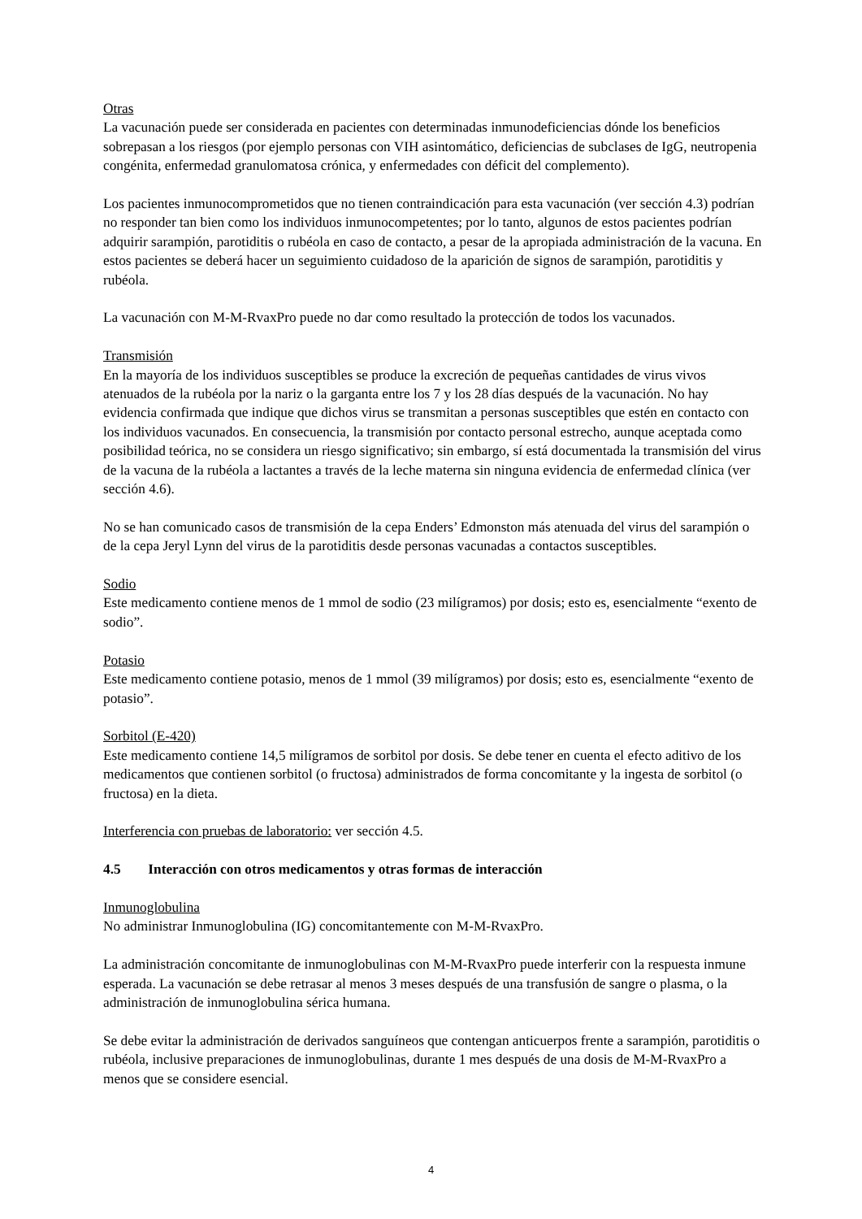Otras
La vacunación puede ser considerada en pacientes con determinadas inmunodeficiencias dónde los beneficios sobrepasan a los riesgos (por ejemplo personas con VIH asintomático, deficiencias de subclases de IgG, neutropenia congénita, enfermedad granulomatosa crónica, y enfermedades con déficit del complemento).
Los pacientes inmunocomprometidos que no tienen contraindicación para esta vacunación (ver sección 4.3) podrían no responder tan bien como los individuos inmunocompetentes; por lo tanto, algunos de estos pacientes podrían adquirir sarampión, parotiditis o rubéola en caso de contacto, a pesar de la apropiada administración de la vacuna. En estos pacientes se deberá hacer un seguimiento cuidadoso de la aparición de signos de sarampión, parotiditis y rubéola.
La vacunación con M-M-RvaxPro puede no dar como resultado la protección de todos los vacunados.
Transmisión
En la mayoría de los individuos susceptibles se produce la excreción de pequeñas cantidades de virus vivos atenuados de la rubéola por la nariz o la garganta entre los 7 y los 28 días después de la vacunación. No hay evidencia confirmada que indique que dichos virus se transmitan a personas susceptibles que estén en contacto con los individuos vacunados. En consecuencia, la transmisión por contacto personal estrecho, aunque aceptada como posibilidad teórica, no se considera un riesgo significativo; sin embargo, sí está documentada la transmisión del virus de la vacuna de la rubéola a lactantes a través de la leche materna sin ninguna evidencia de enfermedad clínica (ver sección 4.6).
No se han comunicado casos de transmisión de la cepa Enders’ Edmonston más atenuada del virus del sarampión o de la cepa Jeryl Lynn del virus de la parotiditis desde personas vacunadas a contactos susceptibles.
Sodio
Este medicamento contiene menos de 1 mmol de sodio (23 milígramos) por dosis; esto es, esencialmente “exento de sodio”.
Potasio
Este medicamento contiene potasio, menos de 1 mmol (39 milígramos) por dosis; esto es, esencialmente “exento de potasio”.
Sorbitol (E-420)
Este medicamento contiene 14,5 milígramos de sorbitol por dosis. Se debe tener en cuenta el efecto aditivo de los medicamentos que contienen sorbitol (o fructosa) administrados de forma concomitante y la ingesta de sorbitol (o fructosa) en la dieta.
Interferencia con pruebas de laboratorio: ver sección 4.5.
4.5 Interacción con otros medicamentos y otras formas de interacción
Inmunoglobulina
No administrar Inmunoglobulina (IG) concomitantemente con M-M-RvaxPro.
La administración concomitante de inmunoglobulinas con M-M-RvaxPro puede interferir con la respuesta inmune esperada. La vacunación se debe retrasar al menos 3 meses después de una transfusión de sangre o plasma, o la administración de inmunoglobulina sérica humana.
Se debe evitar la administración de derivados sanguíneos que contengan anticuerpos frente a sarampión, parotiditis o rubéola, inclusive preparaciones de inmunoglobulinas, durante 1 mes después de una dosis de M-M-RvaxPro a menos que se considere esencial.
4